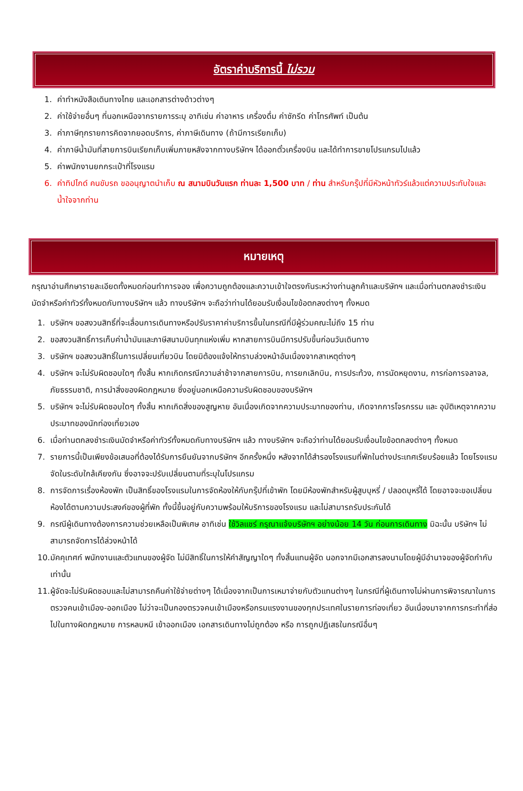อัตราค่าบริการนี้ ไม่รวม
1. ค่าทำหนังสือเดินทางไทย และเอกสารต่างด้าวต่างๆ
2. ค่าใช้จ่ายอื่นๆ ที่นอกเหนือจากรายการระบุ อาทิเช่น ค่าอาหาร เครื่องดื่ม ค่าซักรีด ค่าโทรศัพท์ เป็นต้น
3. ค่าภาษีทุกรายการคิดจากยอดบริการ, ค่าภาษีเดินทาง (ถ้ามีการเรียกเก็บ)
4. ค่าภาษีน้ำมันที่สายการบินเรียกเก็บเพิ่มภายหลังจากทางบริษัทฯ ได้ออกตั๋วเครื่องบิน และได้ทำการขายโปรแกรมไปแล้ว
5. ค่าพนักงานยกกระเป๋าที่โรงแรม
6. ค่าทิปไกด์ คนขับรถ ขออนุญาตนำเก็บ ณ สนามบินวันแรก ท่านละ 1,500 บาท / ท่าน สำหรับกรุ๊ปที่มีหัวหน้าทัวร์แล้วแต่ความประทับใจและน้ำใจจากท่าน
หมายเหตุ
กรุณาอ่านศึกษารายละเอียดทั้งหมดก่อนทำการจอง เพื่อความถูกต้องและความเข้าใจตรงกันระหว่างท่านลูกค้าและบริษัทฯ และเมื่อท่านตกลงชำระเงินมัดจำหรือค่าทัวร์ทั้งหมดกับทางบริษัทฯ แล้ว ทางบริษัทฯ จะถือว่าท่านได้ยอมรับเงื่อนไขข้อตกลงต่างๆ ทั้งหมด
1. บริษัทฯ ขอสงวนสิทธิ์ที่จะเลื่อนการเดินทางหรือปรับราคาค่าบริการขึ้นในกรณีที่มีผู้ร่วมคณะไม่ถึง 15 ท่าน
2. ขอสงวนสิทธิ์การเก็บค่าน้ำมันและภาษีสนามบินทุกแห่งเพิ่ม หากสายการบินมีการปรับขึ้นก่อนวันเดินทาง
3. บริษัทฯ ขอสงวนสิทธิ์ในการเปลี่ยนเที่ยวบิน โดยมิต้องแจ้งให้ทราบล่วงหน้าอันเนื่องจากสาเหตุต่างๆ
4. บริษัทฯ จะไม่รับผิดชอบใดๆ ทั้งสิ้น หากเกิดกรณีความล่าช้าจากสายการบิน, การยกเลิกบิน, การประท้วง, การนัดหยุดงาน, การก่อการจลาจล, ภัยธรรมชาติ, การนำสิ่งของผิดกฎหมาย ซึ่งอยู่นอกเหนือความรับผิดชอบของบริษัทฯ
5. บริษัทฯ จะไม่รับผิดชอบใดๆ ทั้งสิ้น หากเกิดสิ่งของสูญหาย อันเนื่องเกิดจากความประมาทของท่าน, เกิดจากการโจรกรรม และ อุบัติเหตุจากความประมาทของนักท่องเที่ยวเอง
6. เมื่อท่านตกลงชำระเงินมัดจำหรือค่าทัวร์ทั้งหมดกับทางบริษัทฯ แล้ว ทางบริษัทฯ จะถือว่าท่านได้ยอมรับเงื่อนไขข้อตกลงต่างๆ ทั้งหมด
7. รายการนี้เป็นเพียงข้อเสนอที่ต้องได้รับการยืนยันจากบริษัทฯ อีกครั้งหนึ่ง หลังจากได้สำรองโรงแรมที่พักในต่างประเทศเรียบร้อยแล้ว โดยโรงแรมจัดในระดับใกล้เคียงกัน ซึ่งอาจจะปรับเปลี่ยนตามที่ระบุในโปรแกรม
8. การจัดการเรื่องห้องพัก เป็นสิทธิ์ของโรงแรมในการจัดห้องให้กับกรุ๊ปที่เข้าพัก โดยมีห้องพักสำหรับผู้สูบบุหรี่ / ปลอดบุหรี่ได้ โดยอาจจะขอเปลี่ยนห้องได้ตามความประสงค์ของผู้ที่พัก ทั้งนี้ขึ้นอยู่กับความพร้อมให้บริการของโรงแรม และไม่สามารถรับประกันได้
9. กรณีผู้เดินทางต้องการความช่วยเหลือเป็นพิเศษ อาทิเช่น ใช้วิลแชร์ กรุณาแจ้งบริษัทฯ อย่างน้อย 14 วัน ก่อนการเดินทาง มิฉะนั้น บริษัทฯ ไม่สามารถจัดการได้ล่วงหน้าได้
10. มัคคุเทศก์ พนักงานและตัวแทนของผู้จัด ไม่มีสิทธิ์ในการให้คำสัญญาใดๆ ทั้งสิ้นแทนผู้จัด นอกจากมีเอกสารลงนามโดยผู้มีอำนาจของผู้จัดกำกับเท่านั้น
11. ผู้จัดจะไม่รับผิดชอบและไม่สามารถคืนค่าใช้จ่ายต่างๆ ได้เนื่องจากเป็นการเหมาจ่ายกับตัวแทนต่างๆ ในกรณีที่ผู้เดินทางไม่ผ่านการพิจารณาในการตรวจคนเข้าเมือง-ออกเมือง ไม่ว่าจะเป็นกองตรวจคนเข้าเมืองหรือกรมแรงงานของทุกประเทศในรายการท่องเที่ยว อันเนื่องมาจากการกระทำที่ส่อไปในทางผิดกฎหมาย การหลบหนี เข้าออกเมือง เอกสารเดินทางไม่ถูกต้อง หรือ การถูกปฏิเสธในกรณีอื่นๆ